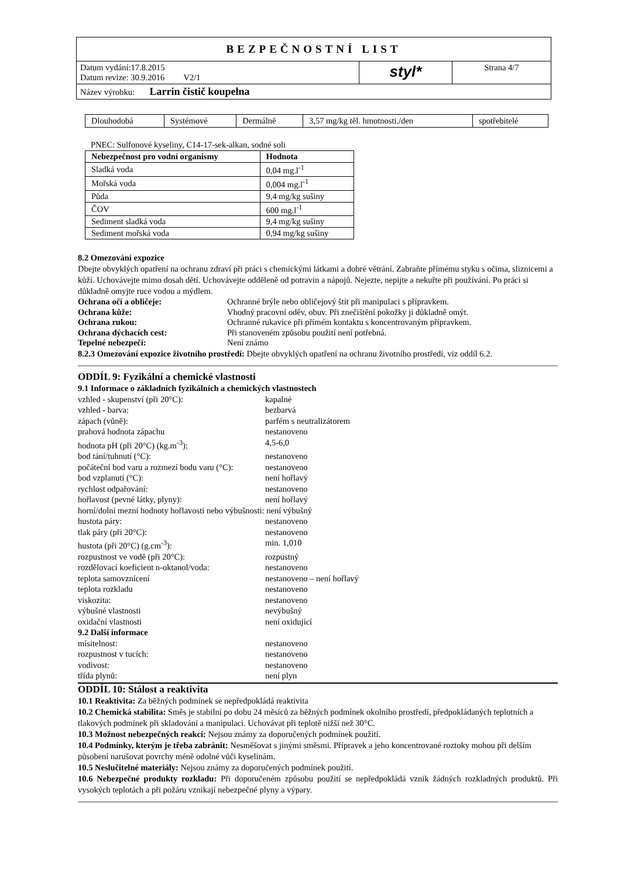| BEZPEČNOSTNÍ LIST | | |
| Datum vydání:17.8.2015 Datum revize: 30.9.2016 V2/1 | styl* | Strana 4/7 |
| Název výrobku: Larrin čistič koupelna | | |
| Dlouhodobá | Systémové | Dermálně | 3,57 mg/kg těl. hmotnosti./den | spotřebitelé |
PNEC: Sulfonové kyseliny, C14-17-sek-alkan, sodné soli
| Nebezpečnost pro vodní organismy | Hodnota |
| --- | --- |
| Sladká voda | 0,04 mg.l<sup>-1</sup> |
| Mořská voda | 0,004 mg.l<sup>-1</sup> |
| Půda | 9,4 mg/kg sušiny |
| ČOV | 600 mg.l<sup>-1</sup> |
| Sediment sladká voda | 9,4 mg/kg sušiny |
| Sediment mořská voda | 0,94 mg/kg sušiny |
8.2 Omezování expozice
Dbejte obvyklých opatření na ochranu zdraví při práci s chemickými látkami a dobré větrání. Zabraňte přímému styku s očima, sliznicemi a kůží. Uchovávejte mimo dosah dětí. Uchovávejte odděleně od potravin a nápojů. Nejezte, nepijte a nekuřte při používání. Po práci si důkladně omyjte ruce vodou a mýdlem.
Ochrana očí a obličeje: Ochranné brýle nebo obličejový štít při manipulaci s přípravkem. Ochrana kůže: Vhodný pracovní oděv, obuv. Při znečištění pokožky ji důkladně omýt. Ochrana rukou: Ochranné rukavice při přímém kontaktu s koncentrovaným přípravkem. Ochrana dýchacích cest: Při stanoveném způsobu použití není potřebná. Tepelné nebezpečí: Není známo
8.2.3 Omezování expozice životního prostředí: Dbejte obvyklých opatření na ochranu životního prostředí, viz oddíl 6.2.
ODDÍL 9: Fyzikální a chemické vlastnosti
9.1 Informace o základních fyzikálních a chemických vlastnostech
vzhled - skupenství (při 20°C): kapalné vzhled - barva: bezbarvá zápach (vůně): parfém s neutralizátorem prahová hodnota zápachu nestanoveno hodnota pH (při 20°C) (kg.m<sup>-3</sup>): 4,5-6,0 bod tání/tuhnutí (°C): nestanoveno počáteční bod varu a rozmezí bodu varu (°C): nestanoveno bod vzplanutí (°C): není hořlavý rychlost odpařování: nestanoveno hořlavost (pevné látky, plyny): není hořlavý horní/dolní mezní hodnoty hořlavosti nebo výbušnosti: není výbušný hustota páry: nestanoveno tlak páry (při 20°C): nestanoveno hustota (při 20°C) (g.cm<sup>-3</sup>): min. 1,010 rozpustnost ve vodě (při 20°C): rozpustný rozdělovací koeficient n-oktanol/voda: nestanoveno teplota samovznícení nestanoveno – není hořlavý teplota rozkladu nestanoveno viskozita: nestanoveno výbušné vlastnosti nevýbušný oxidační vlastnosti není oxidující 9.2 Další informace mísitelnost: nestanoveno rozpustnost v tucích: nestanoveno vodivost: nestanoveno třída plynů: není plyn
ODDÍL 10: Stálost a reaktivita
10.1 Reaktivita: Za běžných podmínek se nepředpokládá reaktivita
10.2 Chemická stabilita: Směs je stabilní po dobu 24 měsíců za běžných podmínek okolního prostředí, předpokládaných teplotních a tlakových podmínek při skladování a manipulaci. Uchovávat při teplotě nižší než 30°C.
10.3 Možnost nebezpečných reakcí: Nejsou známy za doporučených podmínek použití.
10.4 Podmínky, kterým je třeba zabránit: Nesměšovat s jinými směsmi. Přípravek a jeho koncentrované roztoky mohou při delším působení narušovat povrchy méně odolné vůči kyselinám.
10.5 Neslučitelné materiály: Nejsou známy za doporučených podmínek použití.
10.6 Nebezpečné produkty rozkladu: Při doporučeném způsobu použití se nepředpokládá vznik žádných rozkladných produktů. Při vysokých teplotách a při požáru vznikají nebezpečné plyny a výpary.